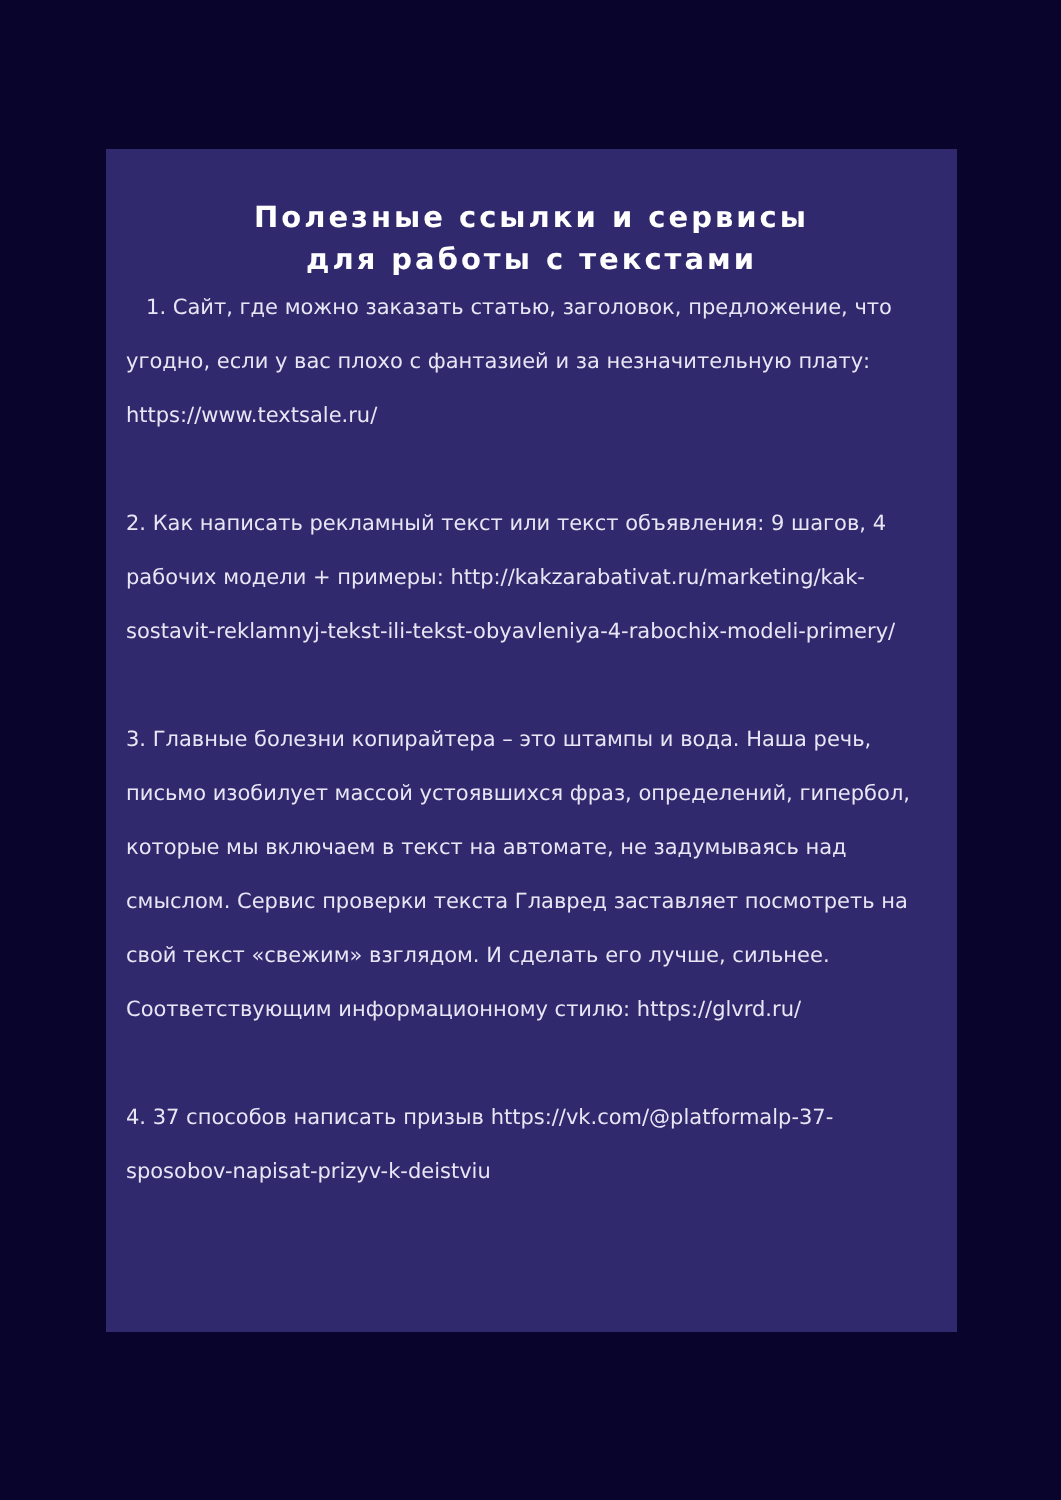Полезные ссылки и сервисы
для работы с текстами
1. Сайт, где можно заказать статью, заголовок, предложение, что угодно, если у вас плохо с фантазией и за незначительную плату: https://www.textsale.ru/
2. Как написать рекламный текст или текст объявления: 9 шагов, 4 рабочих модели + примеры: http://kakzarabativat.ru/marketing/kak-sostavit-reklamnyj-tekst-ili-tekst-obyavleniya-4-rabochix-modeli-primery/
3. Главные болезни копирайтера – это штампы и вода. Наша речь, письмо изобилует массой устоявшихся фраз, определений, гипербол, которые мы включаем в текст на автомате, не задумываясь над смыслом. Сервис проверки текста Главред заставляет посмотреть на свой текст «свежим» взглядом. И сделать его лучше, сильнее. Соответствующим информационному стилю: https://glvrd.ru/
4. 37 способов написать призыв https://vk.com/@platformalp-37-sposobov-napisat-prizyv-k-deistviu